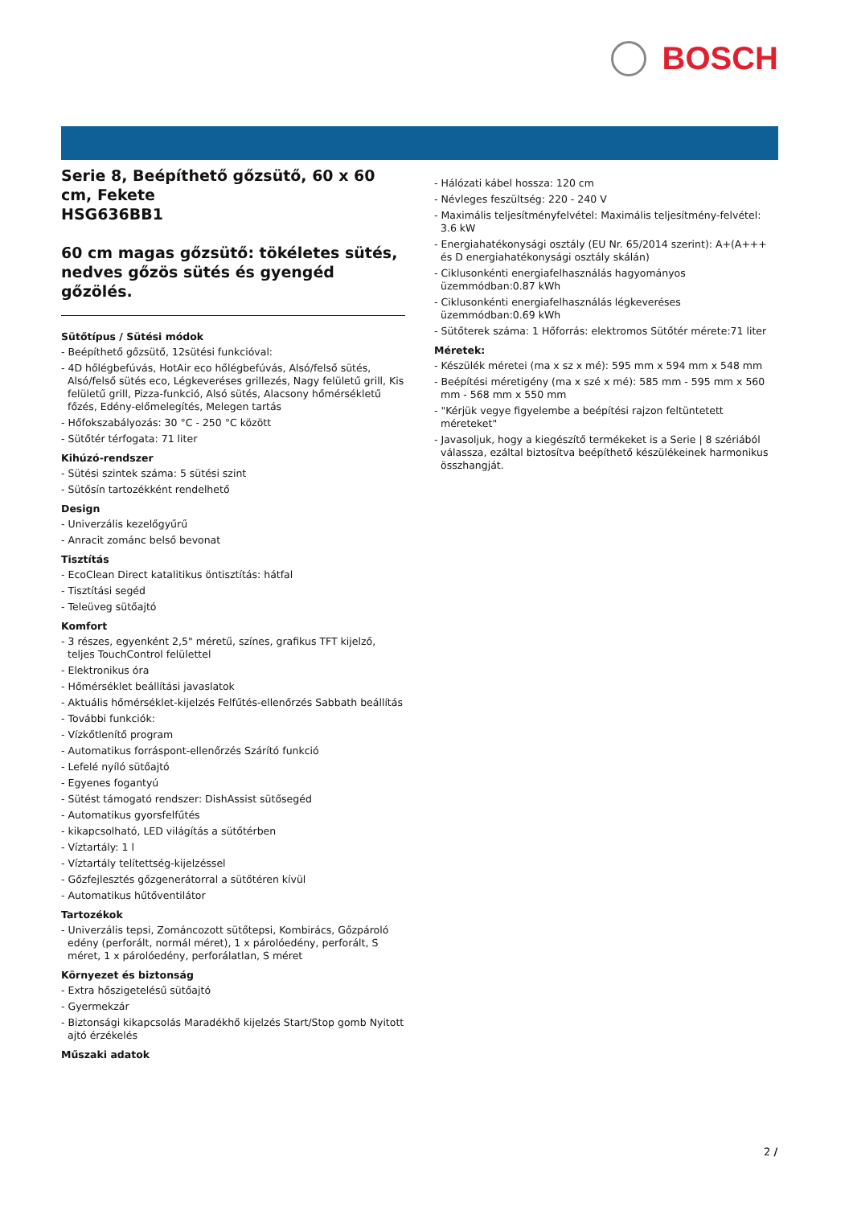BOSCH
Serie 8, Beépíthető gőzsütő, 60 x 60 cm, Fekete
HSG636BB1
60 cm magas gőzsütő: tökéletes sütés, nedves gőzös sütés és gyengéd gőzölés.
Sütőtípus / Sütési módok
- Beépíthető gőzsütő, 12sütési funkcióval:
- 4D hőlégbefúvás, HotAir eco hőlégbefúvás, Alsó/felső sütés, Alsó/felső sütés eco, Légkeveréses grillezés, Nagy felületű grill, Kis felületű grill, Pizza-funkció, Alsó sütés, Alacsony hőmérsékletű főzés, Edény-előmelegítés, Melegen tartás
- Hőfokszabályozás: 30 °C - 250 °C között
- Sütőtér térfogata: 71 liter
Kihúzó-rendszer
- Sütési szintek száma: 5 sütési szint
- Sütősín tartozékként rendelhető
Design
- Univerzális kezelőgyűrű
- Anracit zománc belső bevonat
Tisztítás
- EcoClean Direct katalitikus öntisztítás: hátfal
- Tisztítási segéd
- Teleüveg sütőajtó
Komfort
- 3 részes, egyenként 2,5" méretű, színes, grafikus TFT kijelző, teljes TouchControl felülettel
- Elektronikus óra
- Hőmérséklet beállítási javaslatok
- Aktuális hőmérséklet-kijelzés Felfűtés-ellenőrzés Sabbath beállítás
- További funkciók:
- Vízkőtlenítő program
- Automatikus forráspont-ellenőrzés Szárító funkció
- Lefelé nyíló sütőajtó
- Egyenes fogantyú
- Sütést támogató rendszer: DishAssist sütősegéd
- Automatikus gyorsfelfűtés
- kikapcsolható, LED világítás a sütőtérben
- Víztartály: 1 l
- Víztartály telítettség-kijelzéssel
- Gőzfejlesztés gőzgenerátorral a sütőtéren kívül
- Automatikus hűtőventilátor
Tartozékok
- Univerzális tepsi, Zománcozott sütőtepsi, Kombirács, Gőzpároló edény (perforált, normál méret), 1 x párolóedény, perforált, S méret, 1 x párolóedény, perforálatlan, S méret
Környezet és biztonság
- Extra hőszigetelésű sütőajtó
- Gyermekzár
- Biztonsági kikapcsolás Maradékhő kijelzés Start/Stop gomb Nyitott ajtó érzékelés
Műszaki adatok
- Hálózati kábel hossza: 120 cm
- Névleges feszültség: 220 - 240 V
- Maximális teljesítményfelvétel: Maximális teljesítmény-felvétel: 3.6 kW
- Energiahatékonysági osztály (EU Nr. 65/2014 szerint): A+(A+++ és D energiahatékonysági osztály skálán)
- Ciklusonkénti energiafelhasználás hagyományos üzemmódban:0.87 kWh
- Ciklusonkénti energiafelhasználás légkeveréses üzemmódban:0.69 kWh
- Sütőterek száma: 1 Hőforrás: elektromos Sütőtér mérete:71 liter
Méretek:
- Készülék méretei (ma x sz x mé): 595 mm x 594 mm x 548 mm
- Beépítési méretigény (ma x szé x mé): 585 mm - 595 mm x 560 mm - 568 mm x 550 mm
- "Kérjük vegye figyelembe a beépítési rajzon feltüntetett méreteket"
- Javasoljuk, hogy a kiegészítő termékeket is a Serie | 8 szériából válassza, ezáltal biztosítva beépíthető készülékeinek harmonikus összhangját.
2 /